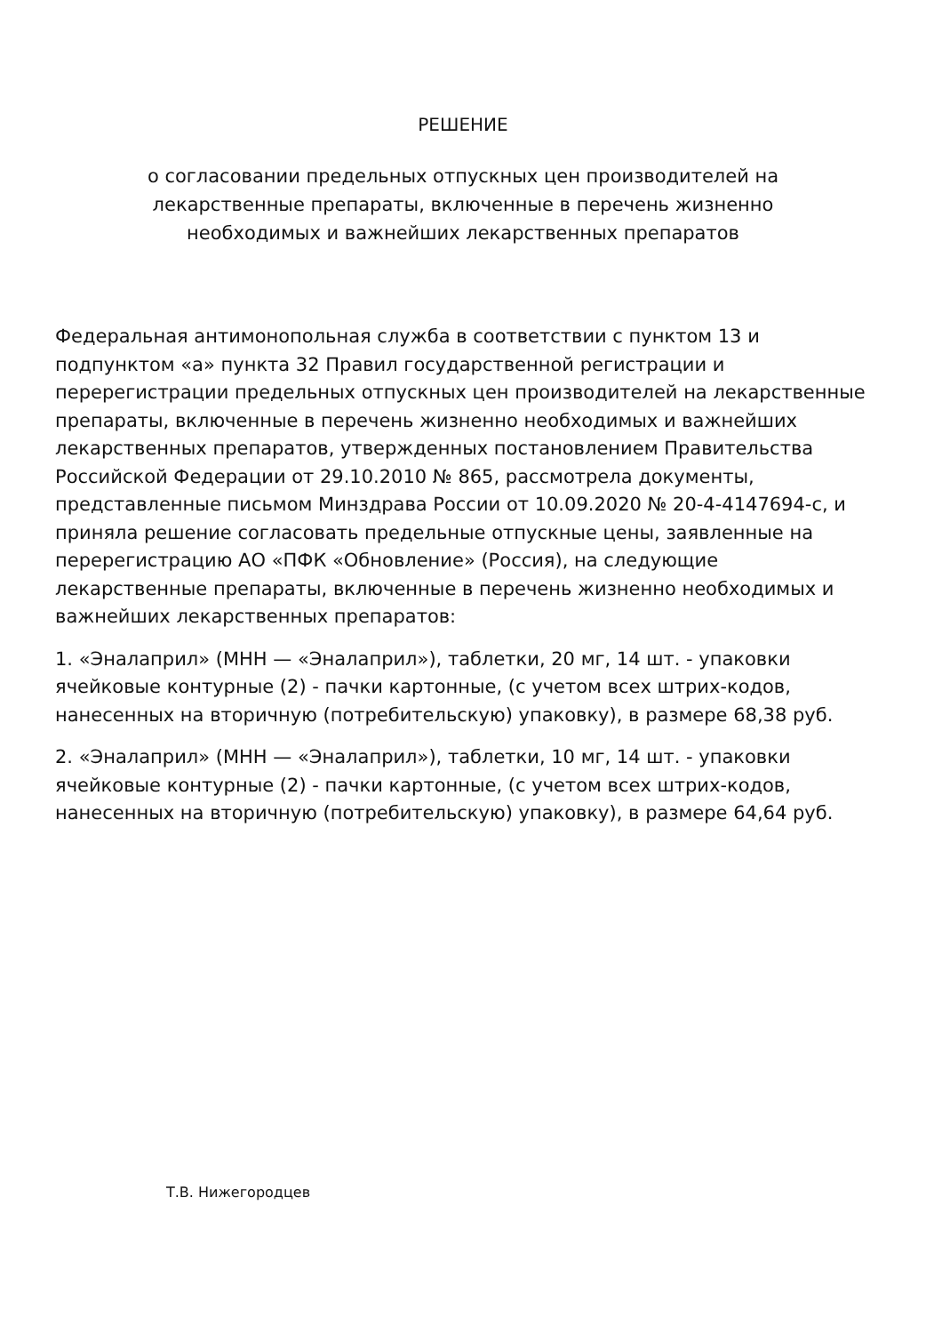РЕШЕНИЕ
о согласовании предельных отпускных цен производителей на
лекарственные препараты, включенные в перечень жизненно
необходимых и важнейших лекарственных препаратов
Федеральная антимонопольная служба в соответствии с пунктом 13 и подпунктом «а» пункта 32 Правил государственной регистрации и перерегистрации предельных отпускных цен производителей на лекарственные препараты, включенные в перечень жизненно необходимых и важнейших лекарственных препаратов, утвержденных постановлением Правительства Российской Федерации от 29.10.2010 № 865, рассмотрела документы, представленные письмом Минздрава России от 10.09.2020 № 20-4-4147694-с, и приняла решение согласовать предельные отпускные цены, заявленные на перерегистрацию АО «ПФК «Обновление» (Россия), на следующие лекарственные препараты, включенные в перечень жизненно необходимых и важнейших лекарственных препаратов:
1. «Эналаприл» (МНН — «Эналаприл»), таблетки, 20 мг, 14 шт. - упаковки ячейковые контурные (2) - пачки картонные, (с учетом всех штрих-кодов, нанесенных на вторичную (потребительскую) упаковку), в размере 68,38 руб.
2. «Эналаприл» (МНН — «Эналаприл»), таблетки, 10 мг, 14 шт. - упаковки ячейковые контурные (2) - пачки картонные, (с учетом всех штрих-кодов, нанесенных на вторичную (потребительскую) упаковку), в размере 64,64 руб.
Т.В. Нижегородцев